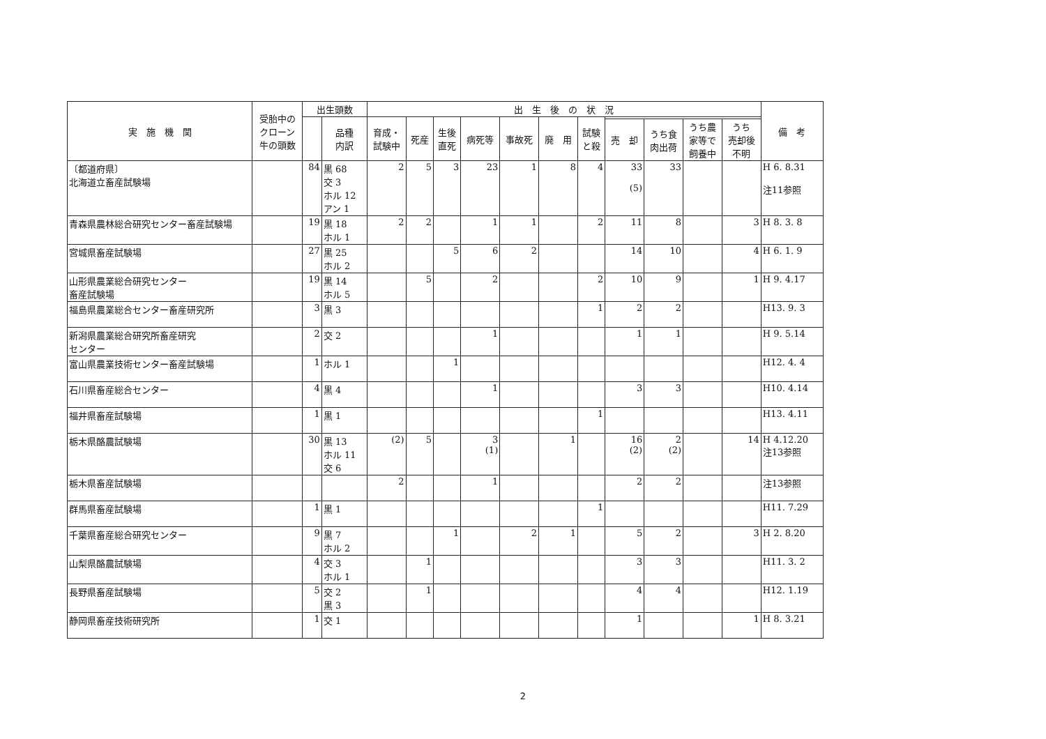| 実 施 機 関 | 受胎中の クローン 牛の頭数 | 出生頭数 | | 出 生 後 の 状 況 | | | | | | | | | | | 備 考 |
| --- | --- | --- | --- | --- | --- | --- | --- | --- | --- | --- | --- | --- | --- | --- | --- |
| | | | 品種 内訳 | 育成・ 試験中 | 死産 | 生後 直死 | 病死等 | 事故死 | 廃 用 | 試験 と殺 | | | | | |
| | | | | | | | | | | | 売 却 | うち食 肉出荷 | うち農 家等で 飼養中 | うち 売却後 不明 | |
| 〔都道府県〕 北海道立畜産試験場 | | 84 | 黒 68 交 3 ホル 12 アン 1 | 2 | 5 | 3 | 23 | 1 | 8 | 4 | 33 (5) | 33 | | | H 6. 8.31 注11参照 |
| 青森県農林総合研究センター畜産試験場 | | 19 | 黒 18 ホル 1 | 2 | 2 | | 1 | 1 | | 2 | 11 | 8 | | 3 | H 8. 3. 8 |
| 宮城県畜産試験場 | | 27 | 黒 25 ホル 2 | | | 5 | 6 | 2 | | | 14 | 10 | | 4 | H 6. 1. 9 |
| 山形県農業総合研究センター 畜産試験場 | | 19 | 黒 14 ホル 5 | | 5 | | 2 | | | 2 | 10 | 9 | | 1 | H 9. 4.17 |
| 福島県農業総合センター畜産研究所 | | 3 | 黒 3 | | | | | | | 1 | 2 | 2 | | | H13. 9. 3 |
| 新潟県農業総合研究所畜産研究 センター | | 2 | 交 2 | | | | 1 | | | | 1 | 1 | | | H 9. 5.14 |
| 富山県農業技術センター畜産試験場 | | 1 | ホル 1 | | | 1 | | | | | | | | | H12. 4. 4 |
| 石川県畜産総合センター | | 4 | 黒 4 | | | | 1 | | | | 3 | 3 | | | H10. 4.14 |
| 福井県畜産試験場 | | 1 | 黒 1 | | | | | | | 1 | | | | | H13. 4.11 |
| 栃木県酪農試験場 | | 30 | 黒 13 ホル 11 交 6 | (2) | 5 | | 3 (1) | | 1 | | 16 (2) | 2 (2) | | 14 | H 4.12.20 注13参照 |
| 栃木県畜産試験場 | | | | 2 | | | 1 | | | | 2 | 2 | | | 注13参照 |
| 群馬県畜産試験場 | | 1 | 黒 1 | | | | | | | 1 | | | | | H11. 7.29 |
| 千葉県畜産総合研究センター | | 9 | 黒 7 ホル 2 | | | 1 | | 2 | 1 | | 5 | 2 | | 3 | H 2. 8.20 |
| 山梨県酪農試験場 | | 4 | 交 3 ホル 1 | | 1 | | | | | | 3 | 3 | | | H11. 3. 2 |
| 長野県畜産試験場 | | 5 | 交 2 黒 3 | | 1 | | | | | | 4 | 4 | | | H12. 1.19 |
| 静岡県畜産技術研究所 | | 1 | 交 1 | | | | | | | | 1 | | | 1 | H 8. 3.21 |
2